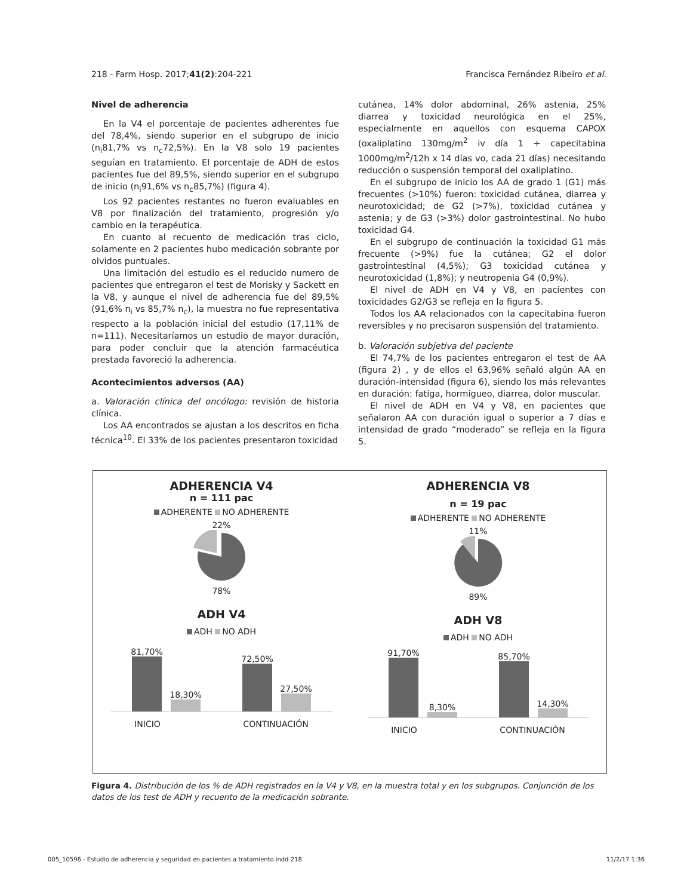218 - Farm Hosp. 2017;41(2):204-221 Francisca Fernández Ribeiro et al.
Nivel de adherencia
En la V4 el porcentaje de pacientes adherentes fue del 78,4%, siendo superior en el subgrupo de inicio (n<sub>i</sub>81,7% vs n<sub>c</sub>72,5%). En la V8 solo 19 pacientes seguían en tratamiento. El porcentaje de ADH de estos pacientes fue del 89,5%, siendo superior en el subgrupo de inicio (n<sub>i</sub>91,6% vs n<sub>c</sub>85,7%) (figura 4).
Los 92 pacientes restantes no fueron evaluables en V8 por finalización del tratamiento, progresión y/o cambio en la terapéutica.
En cuanto al recuento de medicación tras ciclo, solamente en 2 pacientes hubo medicación sobrante por olvidos puntuales.
Una limitación del estudio es el reducido numero de pacientes que entregaron el test de Morisky y Sackett en la V8, y aunque el nivel de adherencia fue del 89,5% (91,6% n<sub>i</sub> vs 85,7% n<sub>c</sub>), la muestra no fue representativa respecto a la población inicial del estudio (17,11% de n=111). Necesitaríamos un estudio de mayor duración, para poder concluir que la atención farmacéutica prestada favoreció la adherencia.
Acontecimientos adversos (AA)
a. Valoración clínica del oncólogo: revisión de historia clínica.
Los AA encontrados se ajustan a los descritos en ficha técnica<sup>10</sup>. El 33% de los pacientes presentaron toxicidad
cutánea, 14% dolor abdominal, 26% astenia, 25% diarrea y toxicidad neurológica en el 25%, especialmente en aquellos con esquema CAPOX (oxaliplatino 130mg/m<sup>2</sup> iv día 1 + capecitabina 1000mg/m<sup>2</sup>/12h x 14 días vo, cada 21 días) necesitando reducción o suspensión temporal del oxaliplatino.
En el subgrupo de inicio los AA de grado 1 (G1) más frecuentes (>10%) fueron: toxicidad cutánea, diarrea y neurotoxicidad; de G2 (>7%), toxicidad cutánea y astenia; y de G3 (>3%) dolor gastrointestinal. No hubo toxicidad G4.
En el subgrupo de continuación la toxicidad G1 más frecuente (>9%) fue la cutánea; G2 el dolor gastrointestinal (4,5%); G3 toxicidad cutánea y neurotoxicidad (1,8%); y neutropenia G4 (0,9%).
El nivel de ADH en V4 y V8, en pacientes con toxicidades G2/G3 se refleja en la figura 5.
Todos los AA relacionados con la capecitabina fueron reversibles y no precisaron suspensión del tratamiento.
b. Valoración subjetiva del paciente
El 74,7% de los pacientes entregaron el test de AA (figura 2) , y de ellos el 63,96% señaló algún AA en duración-intensidad (figura 6), siendo los más relevantes en duración: fatiga, hormigueo, diarrea, dolor muscular.
El nivel de ADH en V4 y V8, en pacientes que señalaron AA con duración igual o superior a 7 días e intensidad de grado “moderado” se refleja en la figura 5.
ADHERENCIA V4
n = 111 pac
ADHERENTE NO ADHERENTE
22%
78%
ADH V4
ADH NO ADH
81,70%
18,30%
72,50%
27,50%
INICIO CONTINUACIÓN
ADHERENCIA V8
n = 19 pac
ADHERENTE NO ADHERENTE
11%
89%
ADH V8
ADH NO ADH
91,70%
8,30%
85,70%
14,30%
INICIO CONTINUACIÓN
Figura 4. Distribución de los % de ADH registrados en la V4 y V8, en la muestra total y en los subgrupos. Conjunción de los datos de los test de ADH y recuento de la medicación sobrante.
005_10596 - Estudio de adherencia y seguridad en pacientes a tratamiento.indd 218 11/2/17 1:36